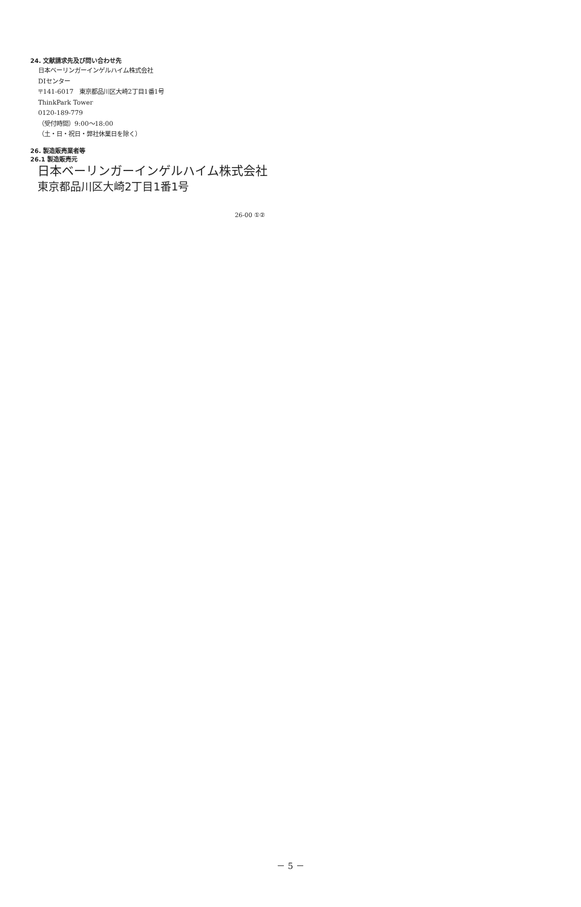24. 文献請求先及び問い合わせ先
日本ベーリンガーインゲルハイム株式会社
DIセンター
〒141-6017　東京都品川区大崎2丁目1番1号
ThinkPark Tower
0120-189-779
（受付時間）9:00～18:00
（土・日・祝日・弊社休業日を除く）
26. 製造販売業者等
26.1 製造販売元
日本ベーリンガーインゲルハイム株式会社
東京都品川区大崎2丁目1番1号
26-00 ①②
－ 5 －